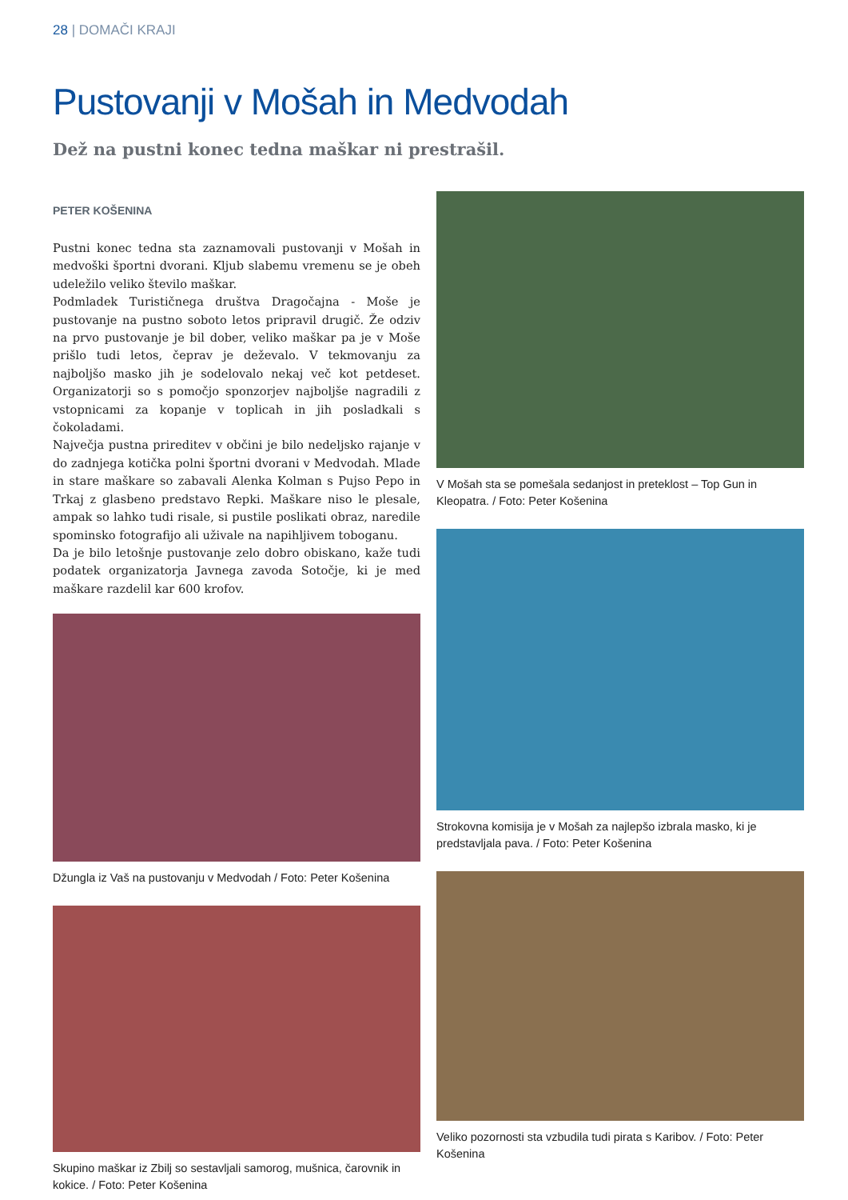28 | DOMAČI KRAJI
Pustovanji v Mošah in Medvodah
Dež na pustni konec tedna maškar ni prestrašil.
PETER KOŠENINA
Pustni konec tedna sta zaznamovali pustovanji v Mošah in medvoški športni dvorani. Kljub slabemu vremenu se je obeh udeležilo veliko število maškar.
Podmladek Turističnega društva Dragočajna - Moše je pustovanje na pustno soboto letos pripravil drugič. Že odziv na prvo pustovanje je bil dober, veliko maškar pa je v Moše prišlo tudi letos, čeprav je deževalo. V tekmovanju za najboljšo masko jih je sodelovalo nekaj več kot petdeset. Organizatorji so s pomočjo sponzorjev najboljše nagradili z vstopnicami za kopanje v toplicah in jih posladkali s čokoladami.
Največja pustna prireditev v občini je bilo nedeljsko rajanje v do zadnjega kotička polni športni dvorani v Medvodah. Mlade in stare maškare so zabavali Alenka Kolman s Pujso Pepo in Trkaj z glasbeno predstavo Repki. Maškare niso le plesale, ampak so lahko tudi risale, si pustile poslikati obraz, naredile spominsko fotografijo ali uživale na napihljivem toboganu.
Da je bilo letošnje pustovanje zelo dobro obiskano, kaže tudi podatek organizatorja Javnega zavoda Sotočje, ki je med maškare razdelil kar 600 krofov.
Džungla iz Vaš na pustovanju v Medvodah / Foto: Peter Košenina
Skupino maškar iz Zbilj so sestavljali samorog, mušnica, čarovnik in kokice. / Foto: Peter Košenina
V Mošah sta se pomešala sedanjost in preteklost – Top Gun in Kleopatra. / Foto: Peter Košenina
Strokovna komisija je v Mošah za najlepšo izbrala masko, ki je predstavljala pava. / Foto: Peter Košenina
Veliko pozornosti sta vzbudila tudi pirata s Karibov. / Foto: Peter Košenina